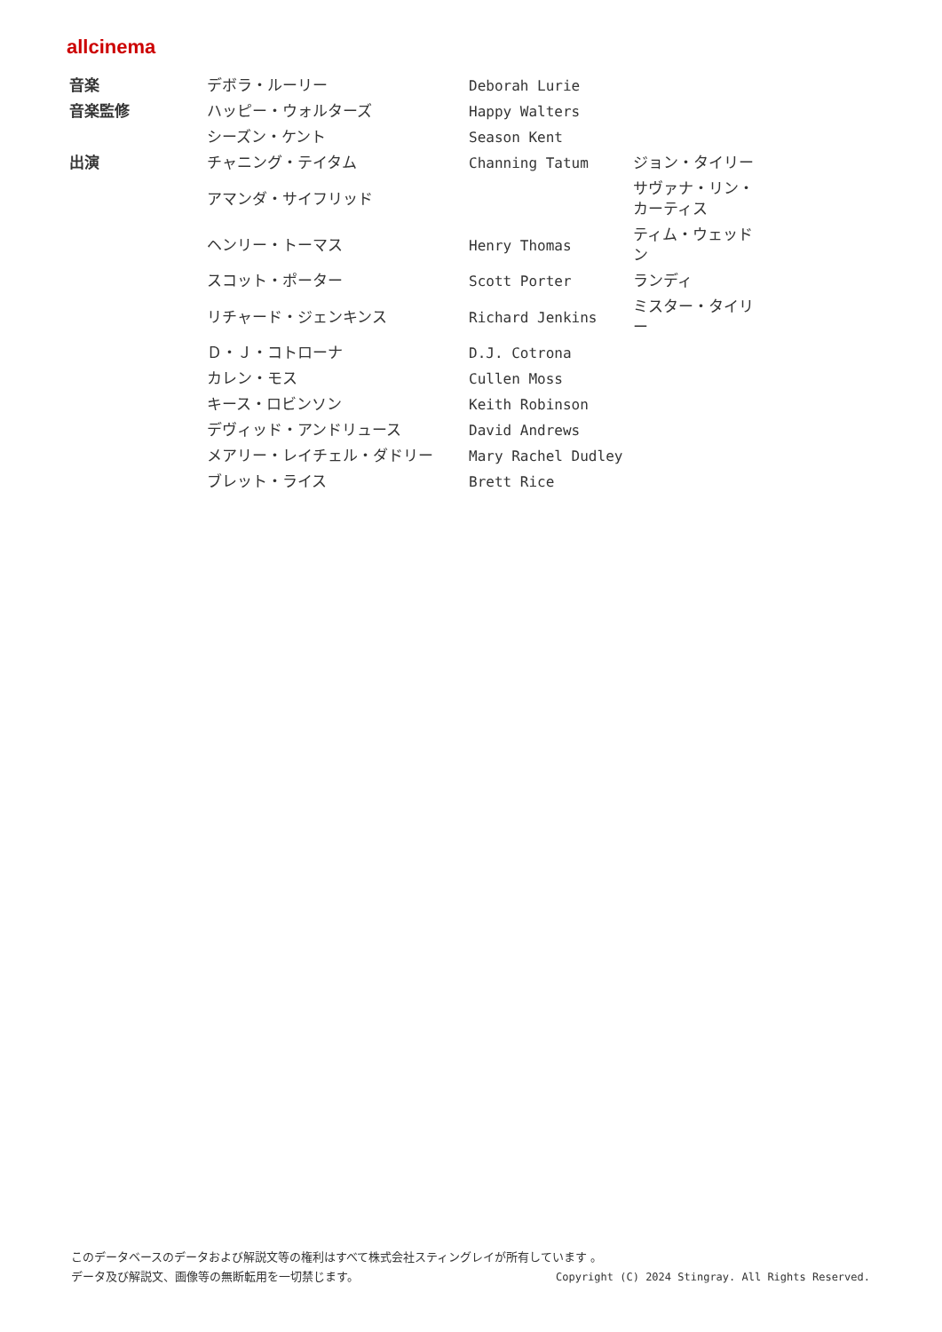allcinema
| 音楽 | デボラ・ルーリー | Deborah Lurie | |
| 音楽監修 | ハッピー・ウォルターズ | Happy Walters | |
| | シーズン・ケント | Season Kent | |
| 出演 | チャニング・テイタム | Channing Tatum | ジョン・タイリー |
| | アマンダ・サイフリッド | | サヴァナ・リン・カーティス |
| | ヘンリー・トーマス | Henry Thomas | ティム・ウェッドン |
| | スコット・ポーター | Scott Porter | ランディ |
| | リチャード・ジェンキンス | Richard Jenkins | ミスター・タイリー |
| | Ｄ・Ｊ・コトローナ | D.J. Cotrona | |
| | カレン・モス | Cullen Moss | |
| | キース・ロビンソン | Keith Robinson | |
| | デヴィッド・アンドリュース | David Andrews | |
| | メアリー・レイチェル・ダドリー | Mary Rachel Dudley | |
| | ブレット・ライス | Brett Rice | |
このデータベースのデータおよび解説文等の権利はすべて株式会社スティングレイが所有しています 。
Copyright (C) 2024 Stingray. All Rights Reserved. データ及び解説文、画像等の無断転用を一切禁じます。